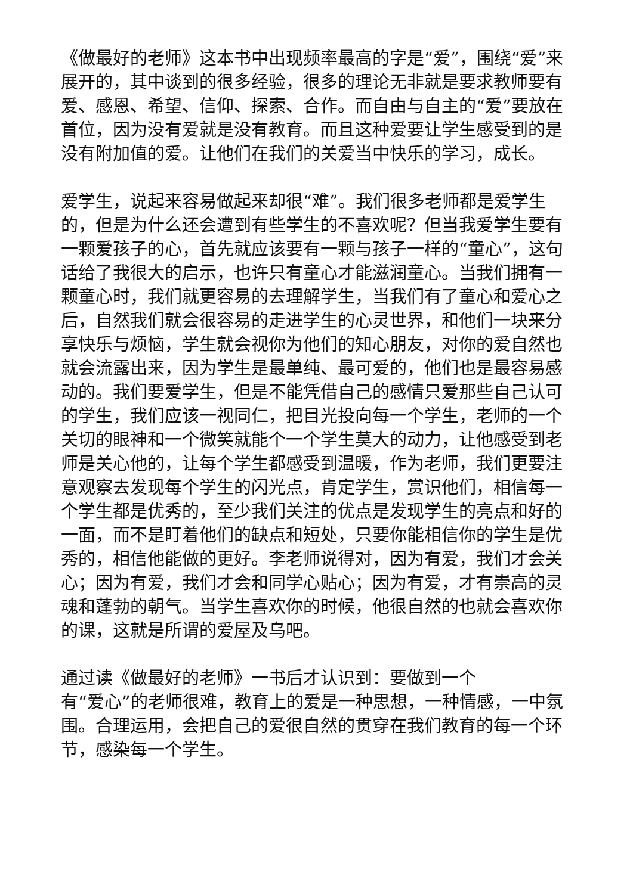《做最好的老师》这本书中出现频率最高的字是“爱”，围绕“爱”来展开的，其中谈到的很多经验，很多的理论无非就是要求教师要有爱、感恩、希望、信仰、探索、合作。而自由与自主的“爱”要放在首位，因为没有爱就是没有教育。而且这种爱要让学生感受到的是没有附加值的爱。让他们在我们的关爱当中快乐的学习，成长。
爱学生，说起来容易做起来却很“难”。我们很多老师都是爱学生的，但是为什么还会遭到有些学生的不喜欢呢？但当我爱学生要有一颗爱孩子的心，首先就应该要有一颗与孩子一样的“童心”，这句话给了我很大的启示，也许只有童心才能滋润童心。当我们拥有一颗童心时，我们就更容易的去理解学生，当我们有了童心和爱心之后，自然我们就会很容易的走进学生的心灵世界，和他们一块来分享快乐与烦恼，学生就会视你为他们的知心朋友，对你的爱自然也就会流露出来，因为学生是最单纯、最可爱的，他们也是最容易感动的。我们要爱学生，但是不能凭借自己的感情只爱那些自己认可的学生，我们应该一视同仁，把目光投向每一个学生，老师的一个关切的眼神和一个微笑就能个一个学生莫大的动力，让他感受到老师是关心他的，让每个学生都感受到温暖，作为老师，我们更要注意观察去发现每个学生的闪光点，肯定学生，赏识他们，相信每一个学生都是优秀的，至少我们关注的优点是发现学生的亮点和好的一面，而不是盯着他们的缺点和短处，只要你能相信你的学生是优秀的，相信他能做的更好。李老师说得对，因为有爱，我们才会关心；因为有爱，我们才会和同学心贴心；因为有爱，才有崇高的灵魂和蓬勃的朝气。当学生喜欢你的时候，他很自然的也就会喜欢你的课，这就是所谓的爱屋及乌吧。
通过读《做最好的老师》一书后才认识到：要做到一个
有“爱心”的老师很难，教育上的爱是一种思想，一种情感，一中氛围。合理运用，会把自己的爱很自然的贯穿在我们教育的每一个环节，感染每一个学生。